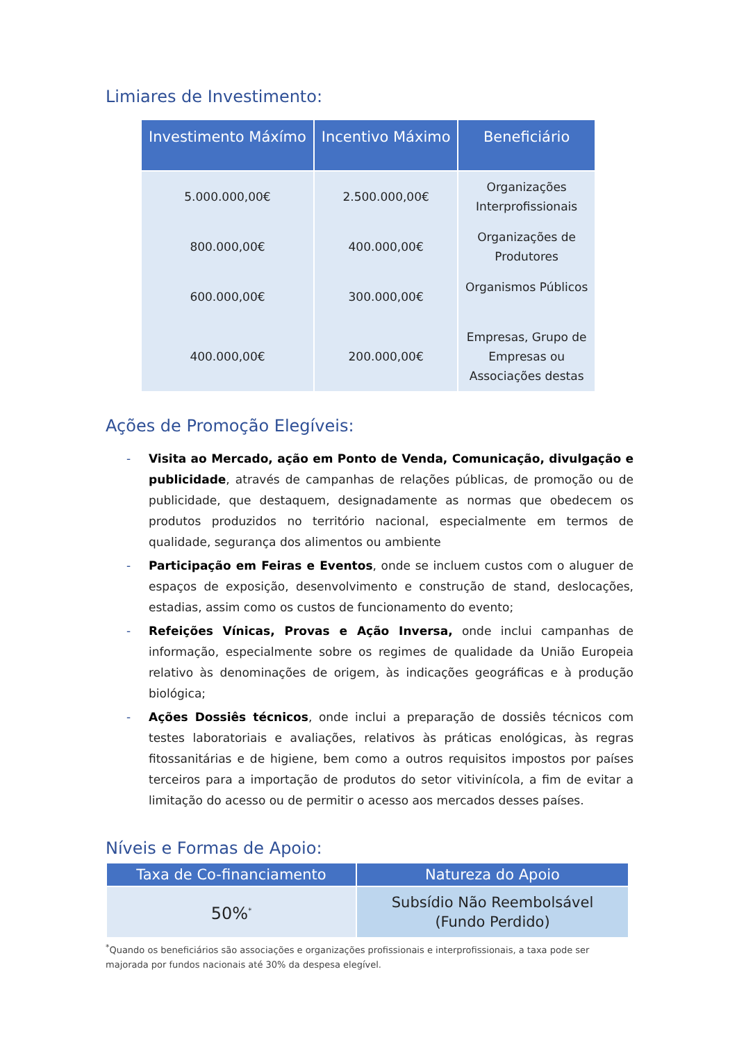Limiares de Investimento:
| Investimento Máxímo | Incentivo Máximo | Beneficiário |
| --- | --- | --- |
| 5.000.000,00€ | 2.500.000,00€ | Organizações Interprofissionais |
| 800.000,00€ | 400.000,00€ | Organizações de Produtores |
| 600.000,00€ | 300.000,00€ | Organismos Públicos |
| 400.000,00€ | 200.000,00€ | Empresas, Grupo de Empresas ou Associações destas |
Ações de Promoção Elegíveis:
- Visita ao Mercado, ação em Ponto de Venda, Comunicação, divulgação e publicidade, através de campanhas de relações públicas, de promoção ou de publicidade, que destaquem, designadamente as normas que obedecem os produtos produzidos no território nacional, especialmente em termos de qualidade, segurança dos alimentos ou ambiente
- Participação em Feiras e Eventos, onde se incluem custos com o aluguer de espaços de exposição, desenvolvimento e construção de stand, deslocações, estadias, assim como os custos de funcionamento do evento;
- Refeições Vínicas, Provas e Ação Inversa, onde inclui campanhas de informação, especialmente sobre os regimes de qualidade da União Europeia relativo às denominações de origem, às indicações geográficas e à produção biológica;
- Ações Dossiês técnicos, onde inclui a preparação de dossiês técnicos com testes laboratoriais e avaliações, relativos às práticas enológicas, às regras fitossanitárias e de higiene, bem como a outros requisitos impostos por países terceiros para a importação de produtos do setor vitivinícola, a fim de evitar a limitação do acesso ou de permitir o acesso aos mercados desses países.
Níveis e Formas de Apoio:
| Taxa de Co-financiamento | Natureza do Apoio |
| --- | --- |
| 50%<sup>*</sup> | Subsídio Não Reembolsável (Fundo Perdido) |
<sup>*</sup> Quando os beneficiários são associações e organizações profissionais e interprofissionais, a taxa pode ser majorada por fundos nacionais até 30% da despesa elegível.